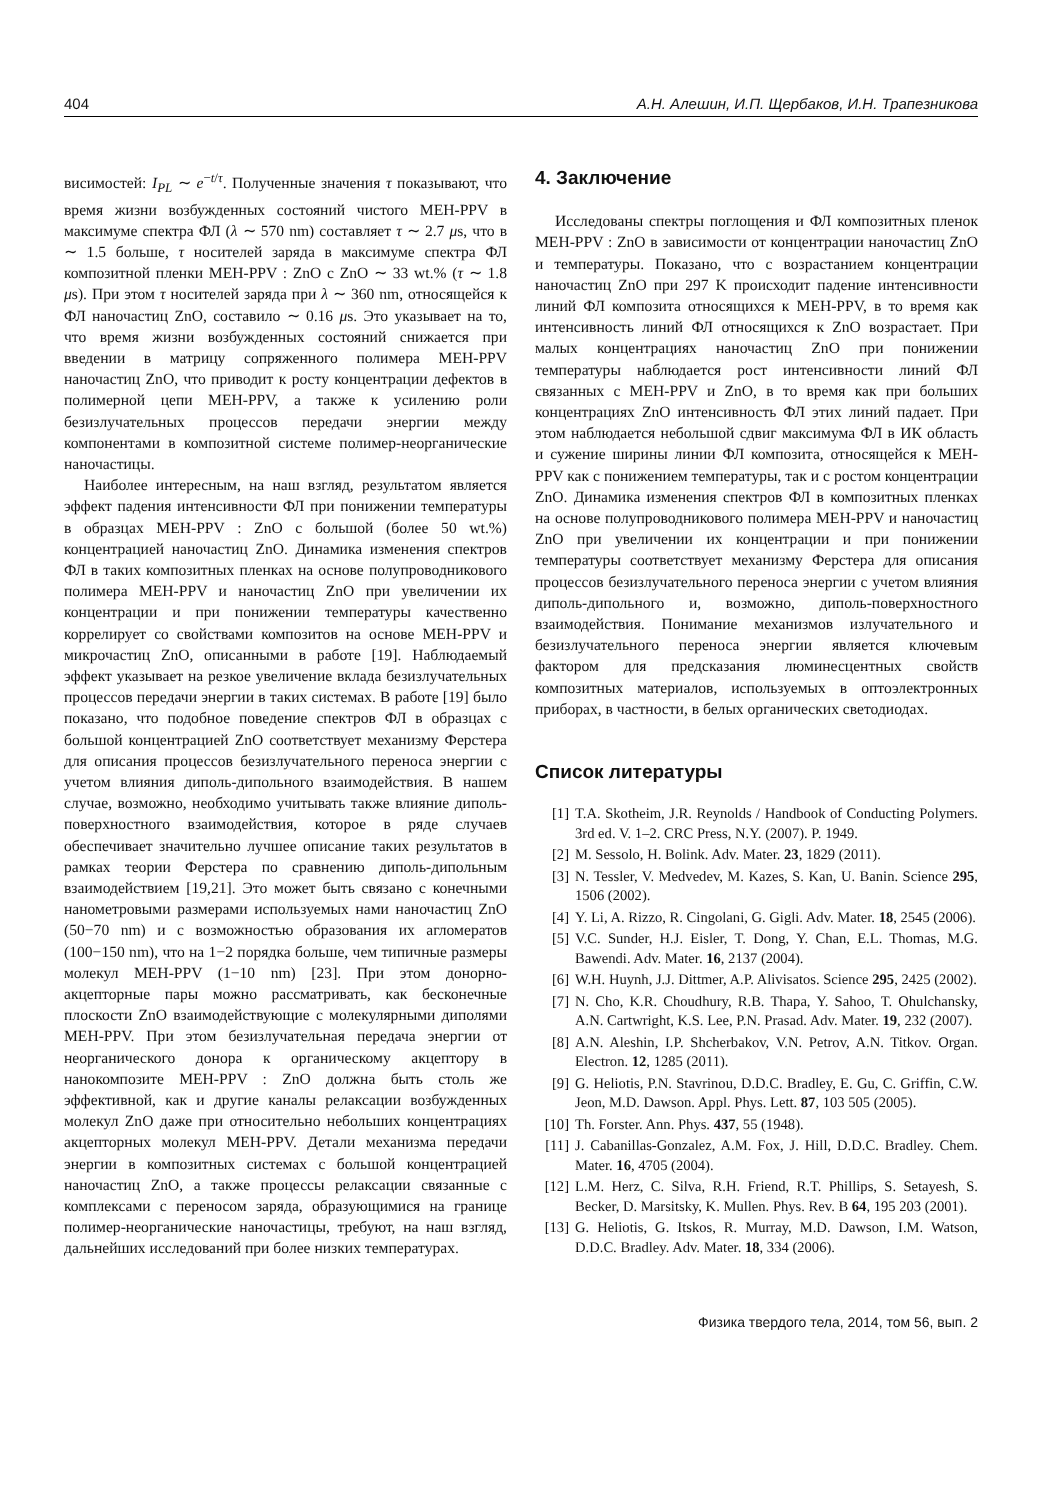404 А.Н. Алешин, И.П. Щербаков, И.Н. Трапезникова
висимостей: I<sub>PL</sub> ∼ e<sup>−t/τ</sup>. Полученные значения τ показывают, что время жизни возбужденных состояний чистого MEH-PPV в максимуме спектра ФЛ (λ ∼ 570 nm) составляет τ ∼ 2.7 μs, что в ∼ 1.5 больше, τ носителей заряда в максимуме спектра ФЛ композитной пленки MEH-PPV : ZnO с ZnO ∼ 33 wt.% (τ ∼ 1.8 μs). При этом τ носителей заряда при λ ∼ 360 nm, относящейся к ФЛ наночастиц ZnO, составило ∼ 0.16 μs. Это указывает на то, что время жизни возбужденных состояний снижается при введении в матрицу сопряженного полимера MEH-PPV наночастиц ZnO, что приводит к росту концентрации дефектов в полимерной цепи MEH-PPV, а также к усилению роли безизлучательных процессов передачи энергии между компонентами в композитной системе полимер-неорганические наночастицы.
Наиболее интересным, на наш взгляд, результатом является эффект падения интенсивности ФЛ при понижении температуры в образцах MEH-PPV : ZnO с большой (более 50 wt.%) концентрацией наночастиц ZnO. Динамика изменения спектров ФЛ в таких композитных пленках на основе полупроводникового полимера MEH-PPV и наночастиц ZnO при увеличении их концентрации и при понижении температуры качественно коррелирует со свойствами композитов на основе MEH-PPV и микрочастиц ZnO, описанными в работе [19]. Наблюдаемый эффект указывает на резкое увеличение вклада безизлучательных процессов передачи энергии в таких системах. В работе [19] было показано, что подобное поведение спектров ФЛ в образцах с большой концентрацией ZnO соответствует механизму Ферстера для описания процессов безизлучательного переноса энергии с учетом влияния диполь-дипольного взаимодействия. В нашем случае, возможно, необходимо учитывать также влияние диполь-поверхностного взаимодействия, которое в ряде случаев обеспечивает значительно лучшее описание таких результатов в рамках теории Ферстера по сравнению диполь-дипольным взаимодействием [19,21]. Это может быть связано с конечными нанометровыми размерами используемых нами наночастиц ZnO (50−70 nm) и с возможностью образования их агломератов (100−150 nm), что на 1−2 порядка больше, чем типичные размеры молекул MEH-PPV (1−10 nm) [23]. При этом донорно-акцепторные пары можно рассматривать, как бесконечные плоскости ZnO взаимодействующие с молекулярными диполями MEH-PPV. При этом безизлучательная передача энергии от неорганического донора к органическому акцептору в нанокомпозите MEH-PPV : ZnO должна быть столь же эффективной, как и другие каналы релаксации возбужденных молекул ZnO даже при относительно небольших концентрациях акцепторных молекул MEH-PPV. Детали механизма передачи энергии в композитных системах с большой концентрацией наночастиц ZnO, а также процессы релаксации связанные с комплексами с переносом заряда, образующимися на границе полимер-неорганические наночастицы, требуют, на наш взгляд, дальнейших исследований при более низких температурах.
4. Заключение
Исследованы спектры поглощения и ФЛ композитных пленок MEH-PPV : ZnO в зависимости от концентрации наночастиц ZnO и температуры. Показано, что с возрастанием концентрации наночастиц ZnO при 297 K происходит падение интенсивности линий ФЛ композита относящихся к MEH-PPV, в то время как интенсивность линий ФЛ относящихся к ZnO возрастает. При малых концентрациях наночастиц ZnO при понижении температуры наблюдается рост интенсивности линий ФЛ связанных с MEH-PPV и ZnO, в то время как при больших концентрациях ZnO интенсивность ФЛ этих линий падает. При этом наблюдается небольшой сдвиг максимума ФЛ в ИК область и сужение ширины линии ФЛ композита, относящейся к MEH-PPV как с понижением температуры, так и с ростом концентрации ZnO. Динамика изменения спектров ФЛ в композитных пленках на основе полупроводникового полимера MEH-PPV и наночастиц ZnO при увеличении их концентрации и при понижении температуры соответствует механизму Ферстера для описания процессов безизлучательного переноса энергии с учетом влияния диполь-дипольного и, возможно, диполь-поверхностного взаимодействия. Понимание механизмов излучательного и безизлучательного переноса энергии является ключевым фактором для предсказания люминесцентных свойств композитных материалов, используемых в оптоэлектронных приборах, в частности, в белых органических светодиодах.
Список литературы
[1] T.A. Skotheim, J.R. Reynolds / Handbook of Conducting Polymers. 3rd ed. V. 1–2. CRC Press, N.Y. (2007). P. 1949.
[2] M. Sessolo, H. Bolink. Adv. Mater. 23, 1829 (2011).
[3] N. Tessler, V. Medvedev, M. Kazes, S. Kan, U. Banin. Science 295, 1506 (2002).
[4] Y. Li, A. Rizzo, R. Cingolani, G. Gigli. Adv. Mater. 18, 2545 (2006).
[5] V.C. Sunder, H.J. Eisler, T. Dong, Y. Chan, E.L. Thomas, M.G. Bawendi. Adv. Mater. 16, 2137 (2004).
[6] W.H. Huynh, J.J. Dittmer, A.P. Alivisatos. Science 295, 2425 (2002).
[7] N. Cho, K.R. Choudhury, R.B. Thapa, Y. Sahoo, T. Ohulchansky, A.N. Cartwright, K.S. Lee, P.N. Prasad. Adv. Mater. 19, 232 (2007).
[8] A.N. Aleshin, I.P. Shcherbakov, V.N. Petrov, A.N. Titkov. Organ. Electron. 12, 1285 (2011).
[9] G. Heliotis, P.N. Stavrinou, D.D.C. Bradley, E. Gu, C. Griffin, C.W. Jeon, M.D. Dawson. Appl. Phys. Lett. 87, 103 505 (2005).
[10] Th. Forster. Ann. Phys. 437, 55 (1948).
[11] J. Cabanillas-Gonzalez, A.M. Fox, J. Hill, D.D.C. Bradley. Chem. Mater. 16, 4705 (2004).
[12] L.M. Herz, C. Silva, R.H. Friend, R.T. Phillips, S. Setayesh, S. Becker, D. Marsitsky, K. Mullen. Phys. Rev. B 64, 195 203 (2001).
[13] G. Heliotis, G. Itskos, R. Murray, M.D. Dawson, I.M. Watson, D.D.C. Bradley. Adv. Mater. 18, 334 (2006).
Физика твердого тела, 2014, том 56, вып. 2